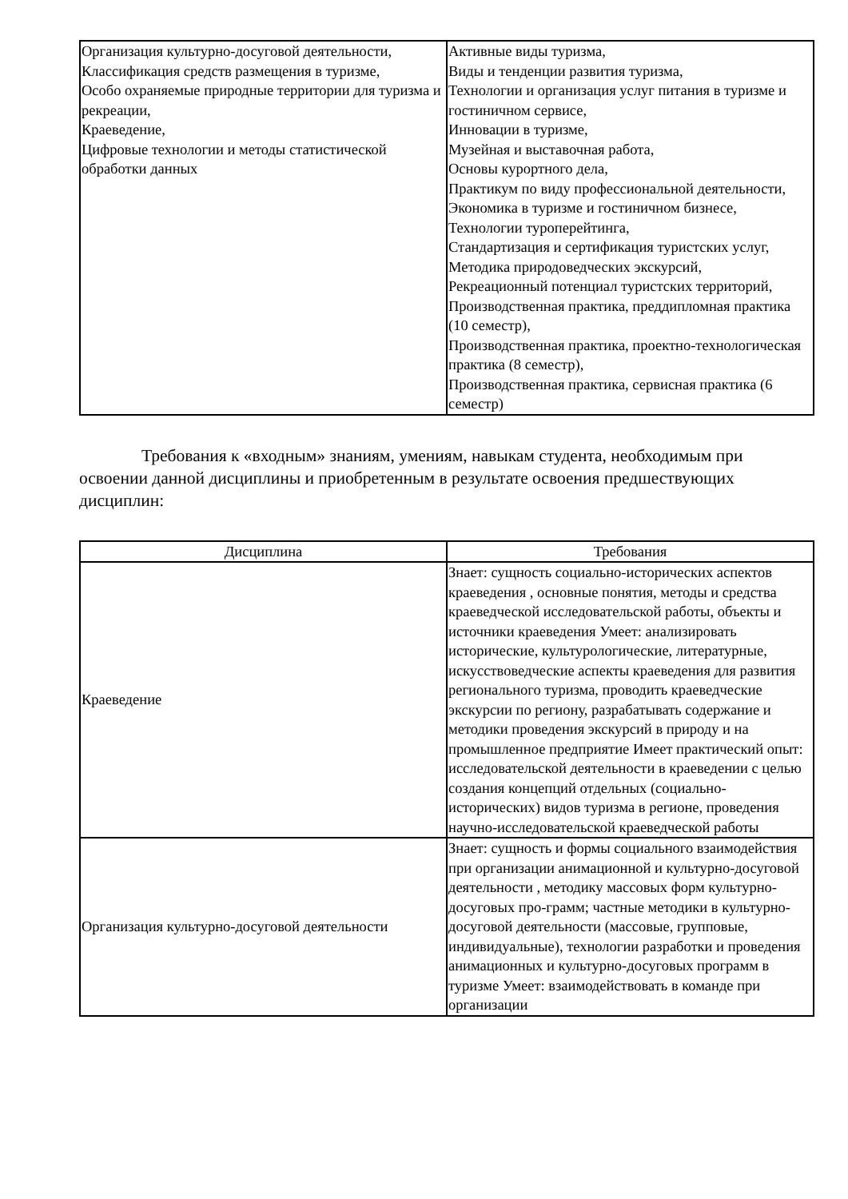| Организация культурно-досуговой деятельности, Классификация средств размещения в туризме, Особо охраняемые природные территории для туризма и рекреации, Краеведение, Цифровые технологии и методы статистической обработки данных | Активные виды туризма, Виды и тенденции развития туризма, Технологии и организация услуг питания в туризме и гостиничном сервисе, Инновации в туризме, Музейная и выставочная работа, Основы курортного дела, Практикум по виду профессиональной деятельности, Экономика в туризме и гостиничном бизнесе, Технологии туроперейтинга, Стандартизация и сертификация туристских услуг, Методика природоведческих экскурсий, Рекреационный потенциал туристских территорий, Производственная практика, преддипломная практика (10 семестр), Производственная практика, проектно-технологическая практика (8 семестр), Производственная практика, сервисная практика (6 семестр) |
Требования к «входным» знаниям, умениям, навыкам студента, необходимым при освоении данной дисциплины и приобретенным в результате освоения предшествующих дисциплин:
| Дисциплина | Требования |
| --- | --- |
| Краеведение | Знает: сущность социально-исторических аспектов краеведения , основные понятия, методы и средства краеведческой исследовательской работы, объекты и источники краеведения Умеет: анализировать исторические, культурологические, литературные, искусствоведческие аспекты краеведения для развития регионального туризма, проводить краеведческие экскурсии по региону, разрабатывать содержание и методики проведения экскурсий в природу и на промышленное предприятие Имеет практический опыт: исследовательской деятельности в краеведении с целью создания концепций отдельных (социально-исторических) видов туризма в регионе, проведения научно-исследовательской краеведческой работы |
| Организация культурно-досуговой деятельности | Знает: сущность и формы социального взаимодействия при организации анимационной и культурно-досуговой деятельности , методику массовых форм культурно-досуговых про-грамм; частные методики в культурно-досуговой деятельности (массовые, групповые, индивидуальные), технологии разработки и проведения анимационных и культурно-досуговых программ в туризме Умеет: взаимодействовать в команде при организации |